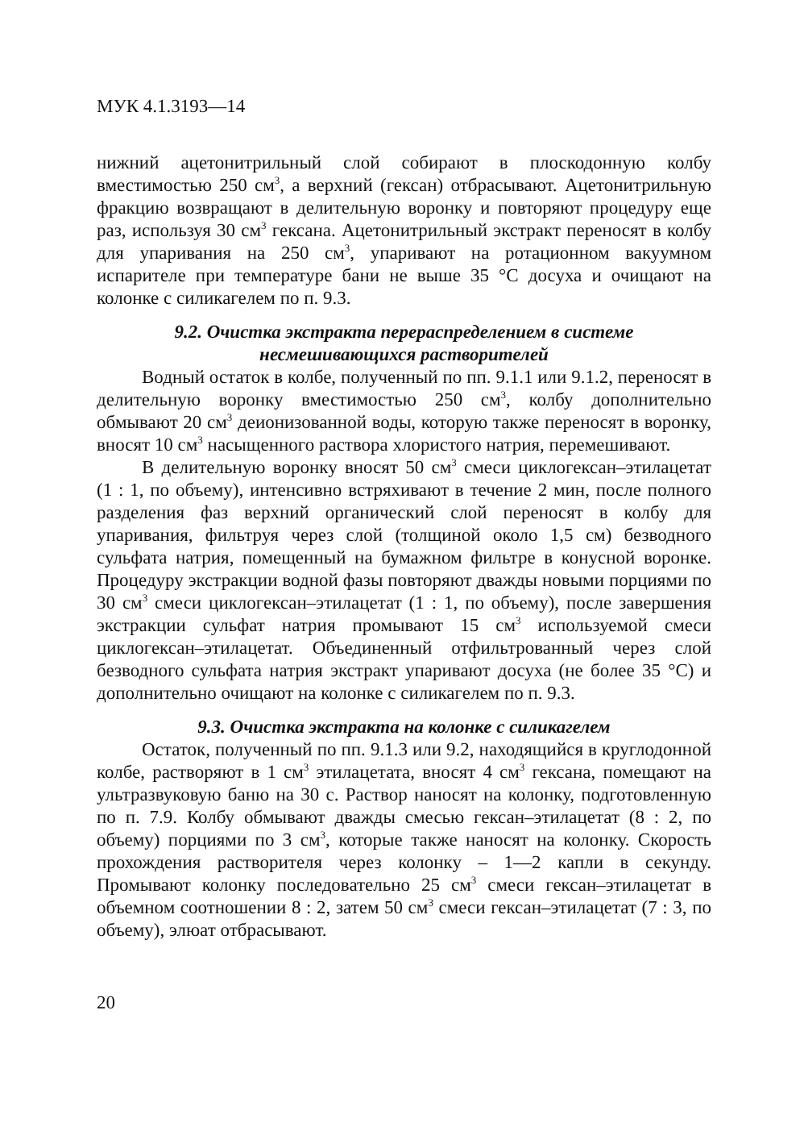МУК 4.1.3193—14
нижний ацетонитрильный слой собирают в плоскодонную колбу вместимостью 250 см<sup>3</sup>, а верхний (гексан) отбрасывают. Ацетонитрильную фракцию возвращают в делительную воронку и повторяют процедуру еще раз, используя 30 см<sup>3</sup> гексана. Ацетонитрильный экстракт переносят в колбу для упаривания на 250 см<sup>3</sup>, упаривают на ротационном вакуумном испарителе при температуре бани не выше 35 °С досуха и очищают на колонке с силикагелем по п. 9.3.
9.2. Очистка экстракта перераспределением в системе
несмешивающихся растворителей
Водный остаток в колбе, полученный по пп. 9.1.1 или 9.1.2, переносят в делительную воронку вместимостью 250 см<sup>3</sup>, колбу дополнительно обмывают 20 см<sup>3</sup> деионизованной воды, которую также переносят в воронку, вносят 10 см<sup>3</sup> насыщенного раствора хлористого натрия, перемешивают.
В делительную воронку вносят 50 см<sup>3</sup> смеси циклогексан–этилацетат (1 : 1, по объему), интенсивно встряхивают в течение 2 мин, после полного разделения фаз верхний органический слой переносят в колбу для упаривания, фильтруя через слой (толщиной около 1,5 см) безводного сульфата натрия, помещенный на бумажном фильтре в конусной воронке. Процедуру экстракции водной фазы повторяют дважды новыми порциями по 30 см<sup>3</sup> смеси циклогексан–этилацетат (1 : 1, по объему), после завершения экстракции сульфат натрия промывают 15 см<sup>3</sup> используемой смеси циклогексан–этилацетат. Объединенный отфильтрованный через слой безводного сульфата натрия экстракт упаривают досуха (не более 35 °С) и дополнительно очищают на колонке с силикагелем по п. 9.3.
9.3. Очистка экстракта на колонке с силикагелем
Остаток, полученный по пп. 9.1.3 или 9.2, находящийся в круглодонной колбе, растворяют в 1 см<sup>3</sup> этилацетата, вносят 4 см<sup>3</sup> гексана, помещают на ультразвуковую баню на 30 с. Раствор наносят на колонку, подготовленную по п. 7.9. Колбу обмывают дважды смесью гексан–этилацетат (8 : 2, по объему) порциями по 3 см<sup>3</sup>, которые также наносят на колонку. Скорость прохождения растворителя через колонку – 1—2 капли в секунду. Промывают колонку последовательно 25 см<sup>3</sup> смеси гексан–этилацетат в объемном соотношении 8 : 2, затем 50 см<sup>3</sup> смеси гексан–этилацетат (7 : 3, по объему), элюат отбрасывают.
20